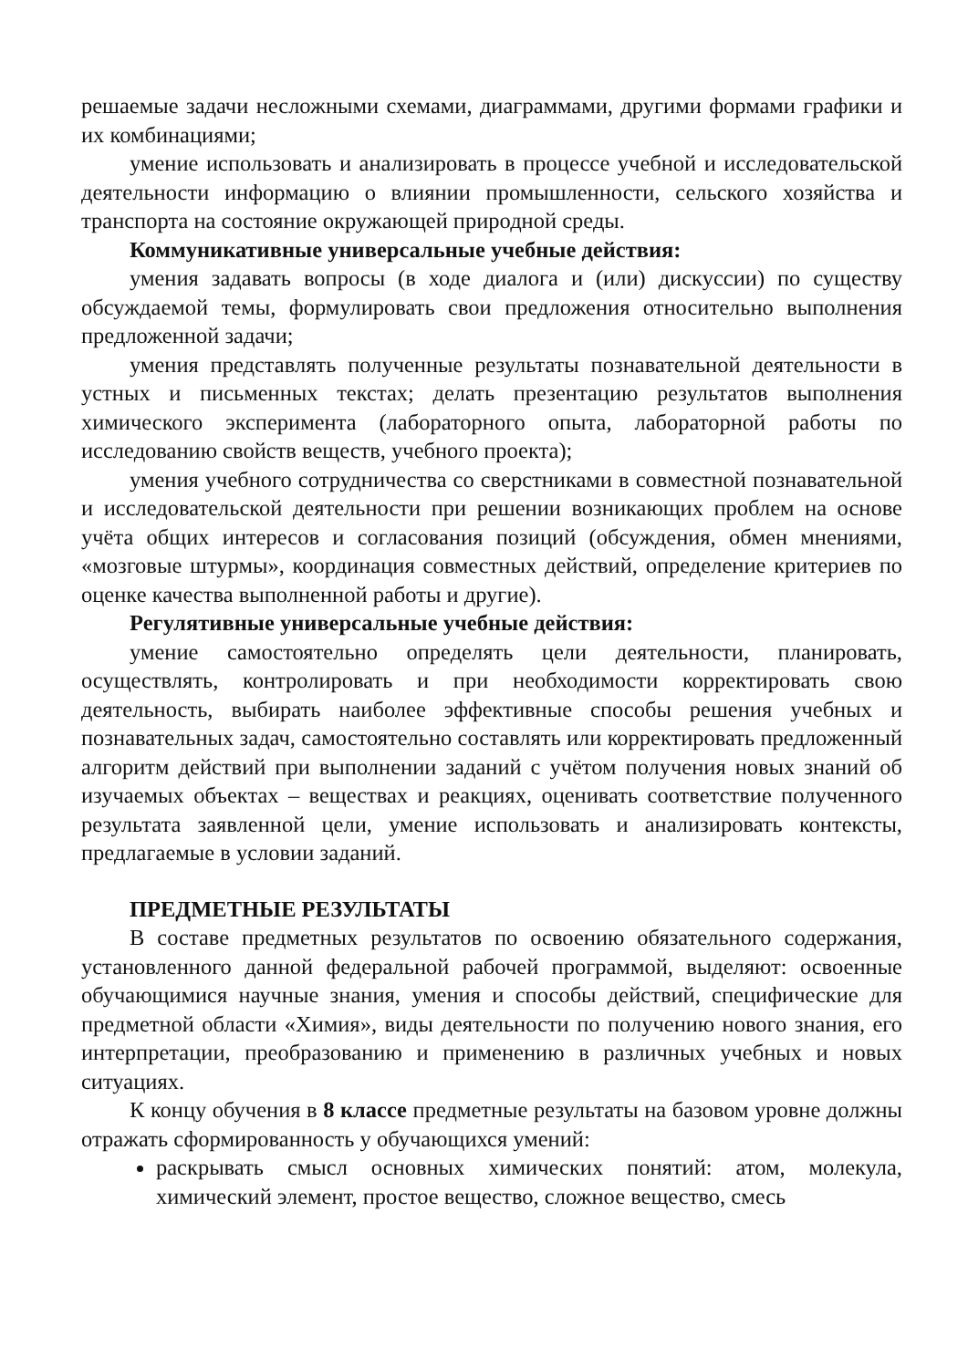решаемые задачи несложными схемами, диаграммами, другими формами графики и их комбинациями;
умение использовать и анализировать в процессе учебной и исследовательской деятельности информацию о влиянии промышленности, сельского хозяйства и транспорта на состояние окружающей природной среды.
Коммуникативные универсальные учебные действия:
умения задавать вопросы (в ходе диалога и (или) дискуссии) по существу обсуждаемой темы, формулировать свои предложения относительно выполнения предложенной задачи;
умения представлять полученные результаты познавательной деятельности в устных и письменных текстах; делать презентацию результатов выполнения химического эксперимента (лабораторного опыта, лабораторной работы по исследованию свойств веществ, учебного проекта);
умения учебного сотрудничества со сверстниками в совместной познавательной и исследовательской деятельности при решении возникающих проблем на основе учёта общих интересов и согласования позиций (обсуждения, обмен мнениями, «мозговые штурмы», координация совместных действий, определение критериев по оценке качества выполненной работы и другие).
Регулятивные универсальные учебные действия:
умение самостоятельно определять цели деятельности, планировать, осуществлять, контролировать и при необходимости корректировать свою деятельность, выбирать наиболее эффективные способы решения учебных и познавательных задач, самостоятельно составлять или корректировать предложенный алгоритм действий при выполнении заданий с учётом получения новых знаний об изучаемых объектах – веществах и реакциях, оценивать соответствие полученного результата заявленной цели, умение использовать и анализировать контексты, предлагаемые в условии заданий.
ПРЕДМЕТНЫЕ РЕЗУЛЬТАТЫ
В составе предметных результатов по освоению обязательного содержания, установленного данной федеральной рабочей программой, выделяют: освоенные обучающимися научные знания, умения и способы действий, специфические для предметной области «Химия», виды деятельности по получению нового знания, его интерпретации, преобразованию и применению в различных учебных и новых ситуациях.
К концу обучения в 8 классе предметные результаты на базовом уровне должны отражать сформированность у обучающихся умений:
раскрывать смысл основных химических понятий: атом, молекула, химический элемент, простое вещество, сложное вещество, смесь